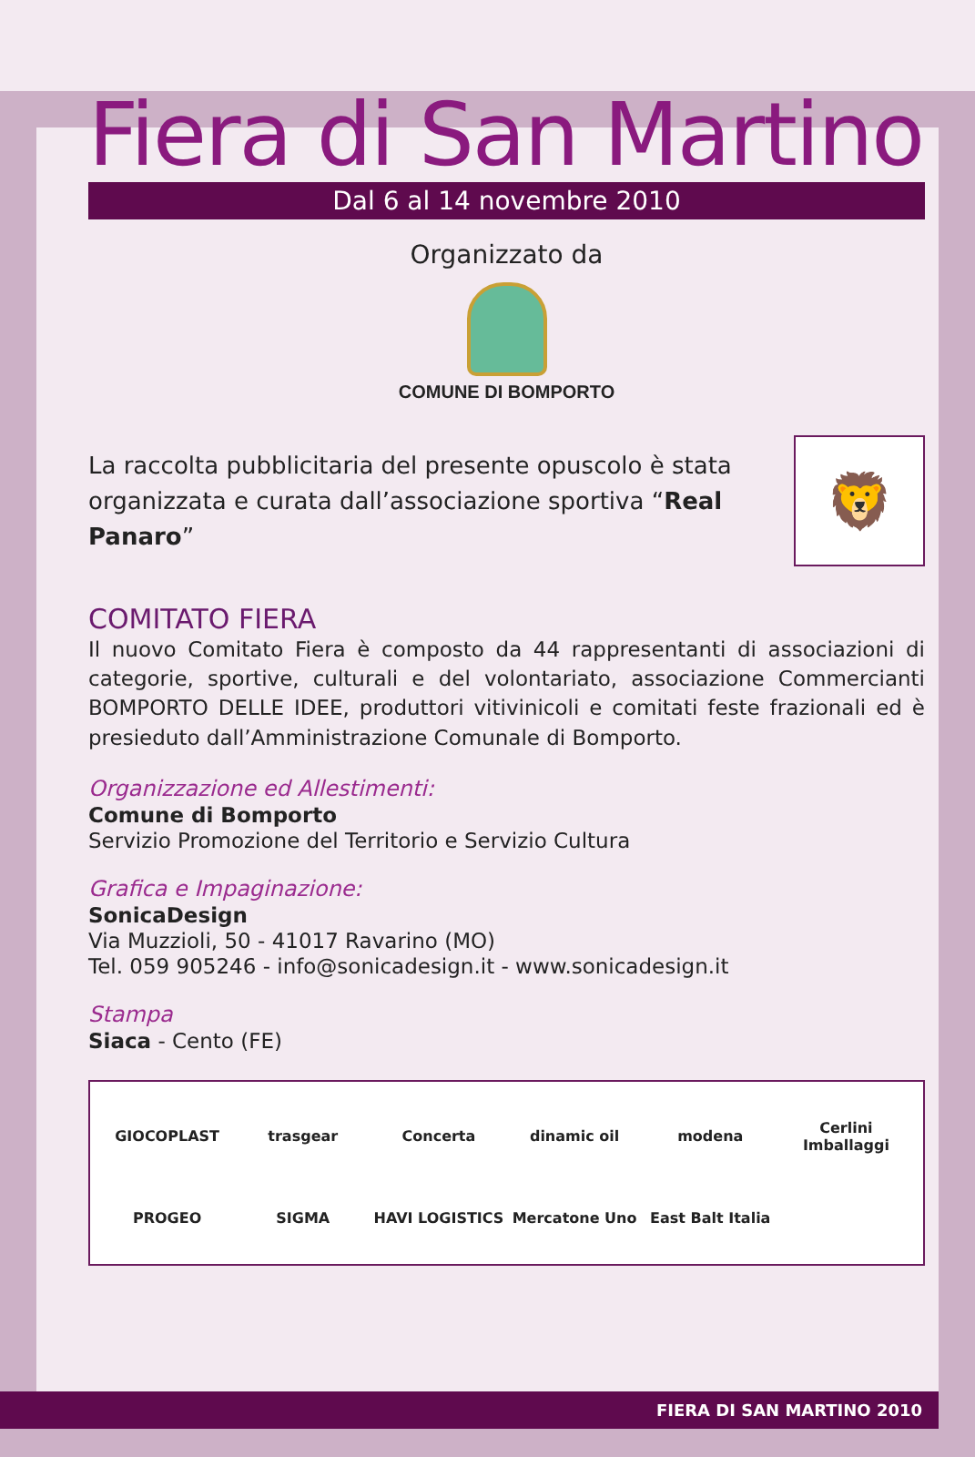Fiera di San Martino
Dal 6 al 14 novembre 2010
Organizzato da
COMUNE DI BOMPORTO
La raccolta pubblicitaria del presente opuscolo è stata organizzata e curata dall’associazione sportiva “Real Panaro”
🦁
COMITATO FIERA
Il nuovo Comitato Fiera è composto da 44 rappresentanti di associazioni di categorie, sportive, culturali e del volontariato, associazione Commercianti BOMPORTO DELLE IDEE, produttori vitivinicoli e comitati feste frazionali ed è presieduto dall’Amministrazione Comunale di Bomporto.
Organizzazione ed Allestimenti:
Comune di Bomporto
Servizio Promozione del Territorio e Servizio Cultura
Grafica e Impaginazione:
SonicaDesign
Via Muzzioli, 50 - 41017 Ravarino (MO)
Tel. 059 905246 - info@sonicadesign.it - www.sonicadesign.it
Stampa
Siaca - Cento (FE)
GIOCOPLAST trasgear Concerta dinamic oil modena Cerlini Imballaggi PROGEO SIGMA HAVI LOGISTICS Mercatone Uno East Balt Italia
FIERA DI SAN MARTINO 2010